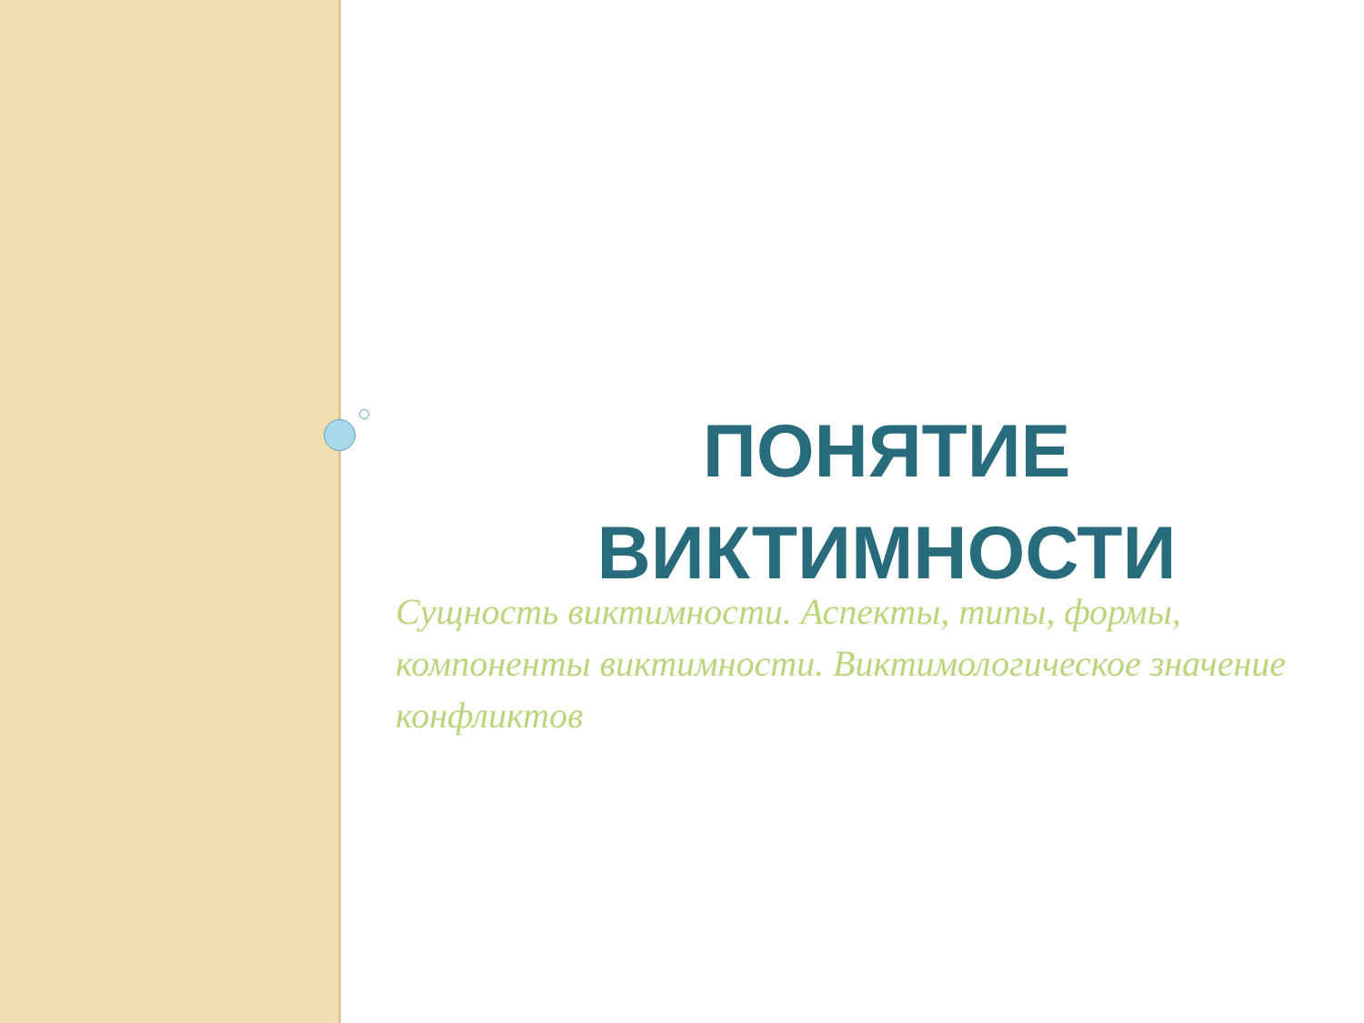ПОНЯТИЕ ВИКТИМНОСТИ
Сущность виктимности. Аспекты, типы, формы, компоненты виктимности. Виктимологическое значение конфликтов